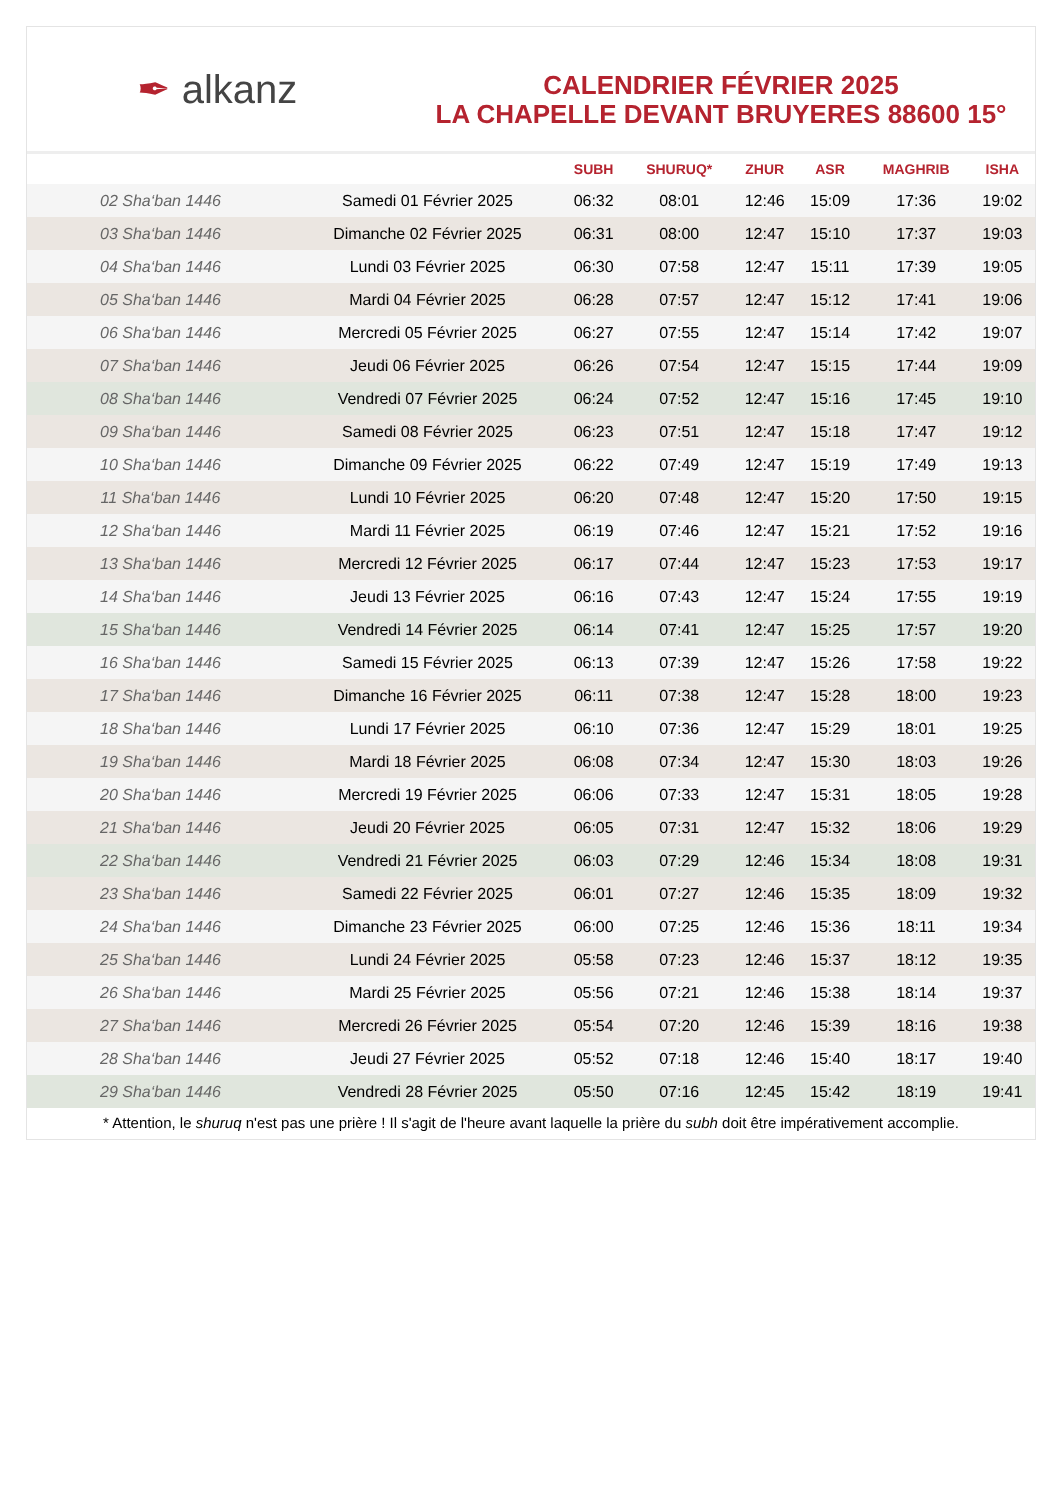✒ alkanz
CALENDRIER FÉVRIER 2025
LA CHAPELLE DEVANT BRUYERES 88600 15°
| | | SUBH | SHURUQ* | ZHUR | ASR | MAGHRIB | ISHA |
| --- | --- | --- | --- | --- | --- | --- | --- |
| 02 Sha‘ban 1446 | Samedi 01 Février 2025 | 06:32 | 08:01 | 12:46 | 15:09 | 17:36 | 19:02 |
| 03 Sha‘ban 1446 | Dimanche 02 Février 2025 | 06:31 | 08:00 | 12:47 | 15:10 | 17:37 | 19:03 |
| 04 Sha‘ban 1446 | Lundi 03 Février 2025 | 06:30 | 07:58 | 12:47 | 15:11 | 17:39 | 19:05 |
| 05 Sha‘ban 1446 | Mardi 04 Février 2025 | 06:28 | 07:57 | 12:47 | 15:12 | 17:41 | 19:06 |
| 06 Sha‘ban 1446 | Mercredi 05 Février 2025 | 06:27 | 07:55 | 12:47 | 15:14 | 17:42 | 19:07 |
| 07 Sha‘ban 1446 | Jeudi 06 Février 2025 | 06:26 | 07:54 | 12:47 | 15:15 | 17:44 | 19:09 |
| 08 Sha‘ban 1446 | Vendredi 07 Février 2025 | 06:24 | 07:52 | 12:47 | 15:16 | 17:45 | 19:10 |
| 09 Sha‘ban 1446 | Samedi 08 Février 2025 | 06:23 | 07:51 | 12:47 | 15:18 | 17:47 | 19:12 |
| 10 Sha‘ban 1446 | Dimanche 09 Février 2025 | 06:22 | 07:49 | 12:47 | 15:19 | 17:49 | 19:13 |
| 11 Sha‘ban 1446 | Lundi 10 Février 2025 | 06:20 | 07:48 | 12:47 | 15:20 | 17:50 | 19:15 |
| 12 Sha‘ban 1446 | Mardi 11 Février 2025 | 06:19 | 07:46 | 12:47 | 15:21 | 17:52 | 19:16 |
| 13 Sha‘ban 1446 | Mercredi 12 Février 2025 | 06:17 | 07:44 | 12:47 | 15:23 | 17:53 | 19:17 |
| 14 Sha‘ban 1446 | Jeudi 13 Février 2025 | 06:16 | 07:43 | 12:47 | 15:24 | 17:55 | 19:19 |
| 15 Sha‘ban 1446 | Vendredi 14 Février 2025 | 06:14 | 07:41 | 12:47 | 15:25 | 17:57 | 19:20 |
| 16 Sha‘ban 1446 | Samedi 15 Février 2025 | 06:13 | 07:39 | 12:47 | 15:26 | 17:58 | 19:22 |
| 17 Sha‘ban 1446 | Dimanche 16 Février 2025 | 06:11 | 07:38 | 12:47 | 15:28 | 18:00 | 19:23 |
| 18 Sha‘ban 1446 | Lundi 17 Février 2025 | 06:10 | 07:36 | 12:47 | 15:29 | 18:01 | 19:25 |
| 19 Sha‘ban 1446 | Mardi 18 Février 2025 | 06:08 | 07:34 | 12:47 | 15:30 | 18:03 | 19:26 |
| 20 Sha‘ban 1446 | Mercredi 19 Février 2025 | 06:06 | 07:33 | 12:47 | 15:31 | 18:05 | 19:28 |
| 21 Sha‘ban 1446 | Jeudi 20 Février 2025 | 06:05 | 07:31 | 12:47 | 15:32 | 18:06 | 19:29 |
| 22 Sha‘ban 1446 | Vendredi 21 Février 2025 | 06:03 | 07:29 | 12:46 | 15:34 | 18:08 | 19:31 |
| 23 Sha‘ban 1446 | Samedi 22 Février 2025 | 06:01 | 07:27 | 12:46 | 15:35 | 18:09 | 19:32 |
| 24 Sha‘ban 1446 | Dimanche 23 Février 2025 | 06:00 | 07:25 | 12:46 | 15:36 | 18:11 | 19:34 |
| 25 Sha‘ban 1446 | Lundi 24 Février 2025 | 05:58 | 07:23 | 12:46 | 15:37 | 18:12 | 19:35 |
| 26 Sha‘ban 1446 | Mardi 25 Février 2025 | 05:56 | 07:21 | 12:46 | 15:38 | 18:14 | 19:37 |
| 27 Sha‘ban 1446 | Mercredi 26 Février 2025 | 05:54 | 07:20 | 12:46 | 15:39 | 18:16 | 19:38 |
| 28 Sha‘ban 1446 | Jeudi 27 Février 2025 | 05:52 | 07:18 | 12:46 | 15:40 | 18:17 | 19:40 |
| 29 Sha‘ban 1446 | Vendredi 28 Février 2025 | 05:50 | 07:16 | 12:45 | 15:42 | 18:19 | 19:41 |
* Attention, le shuruq n'est pas une prière ! Il s'agit de l'heure avant laquelle la prière du subh doit être impérativement accomplie.